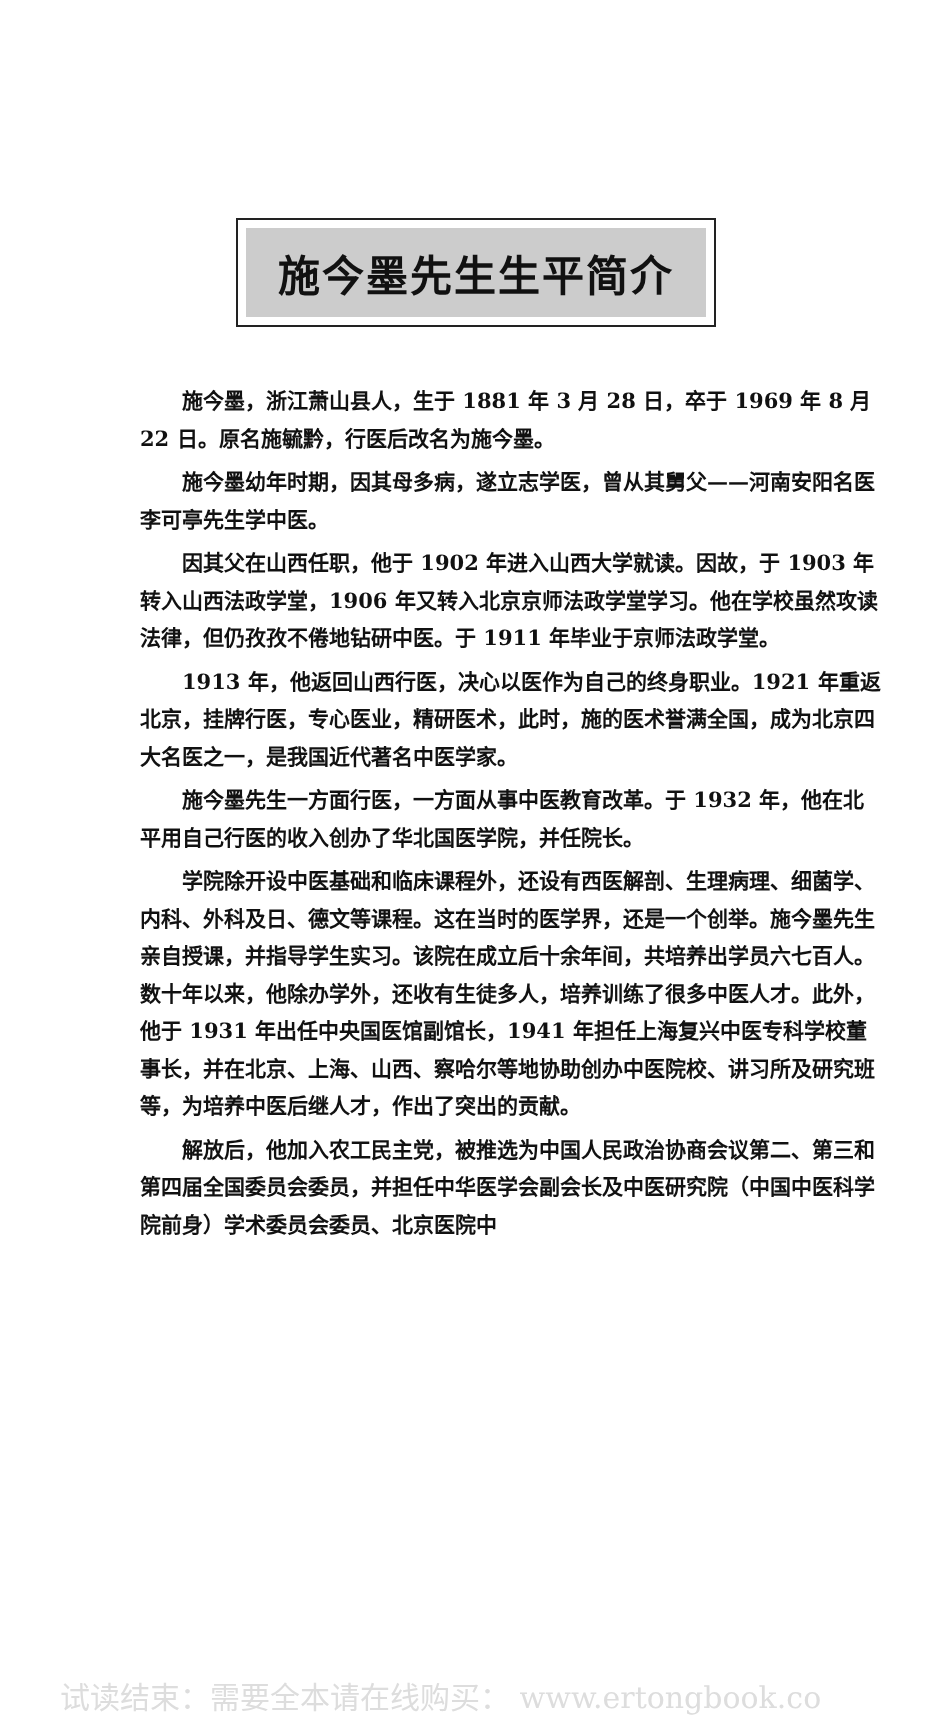施今墨先生生平简介
施今墨，浙江萧山县人，生于 1881 年 3 月 28 日，卒于 1969 年 8 月 22 日。原名施毓黔，行医后改名为施今墨。
施今墨幼年时期，因其母多病，遂立志学医，曾从其舅父——河南安阳名医李可亭先生学中医。
因其父在山西任职，他于 1902 年进入山西大学就读。因故，于 1903 年转入山西法政学堂，1906 年又转入北京京师法政学堂学习。他在学校虽然攻读法律，但仍孜孜不倦地钻研中医。于 1911 年毕业于京师法政学堂。
1913 年，他返回山西行医，决心以医作为自己的终身职业。1921 年重返北京，挂牌行医，专心医业，精研医术，此时，施的医术誉满全国，成为北京四大名医之一，是我国近代著名中医学家。
施今墨先生一方面行医，一方面从事中医教育改革。于 1932 年，他在北平用自己行医的收入创办了华北国医学院，并任院长。
学院除开设中医基础和临床课程外，还设有西医解剖、生理病理、细菌学、内科、外科及日、德文等课程。这在当时的医学界，还是一个创举。施今墨先生亲自授课，并指导学生实习。该院在成立后十余年间，共培养出学员六七百人。数十年以来，他除办学外，还收有生徒多人，培养训练了很多中医人才。此外，他于 1931 年出任中央国医馆副馆长，1941 年担任上海复兴中医专科学校董事长，并在北京、上海、山西、察哈尔等地协助创办中医院校、讲习所及研究班等，为培养中医后继人才，作出了突出的贡献。
解放后，他加入农工民主党，被推选为中国人民政治协商会议第二、第三和第四届全国委员会委员，并担任中华医学会副会长及中医研究院（中国中医科学院前身）学术委员会委员、北京医院中
试读结束：需要全本请在线购买： www.ertongbook.co